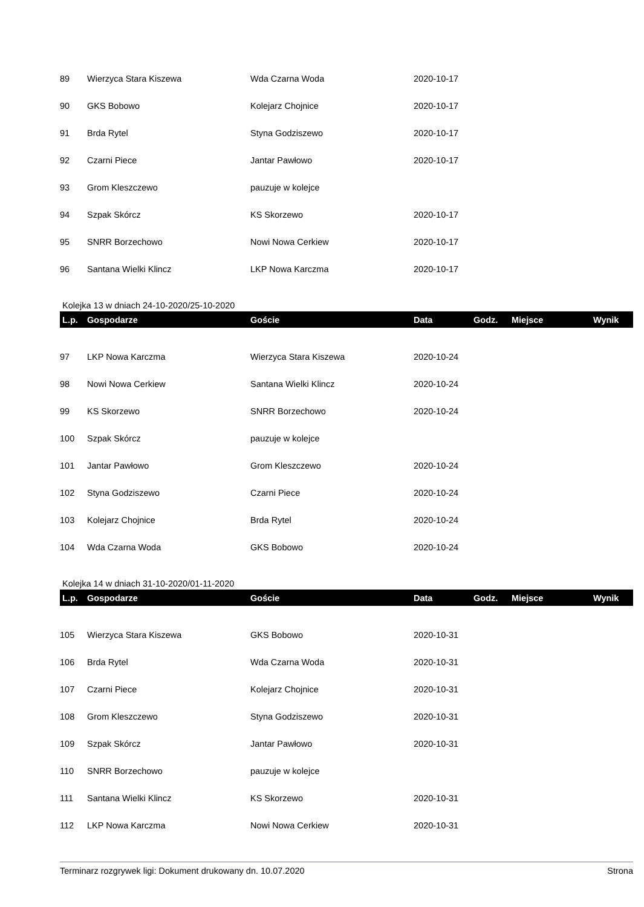| 89 | Wierzyca Stara Kiszewa | Wda Czarna Woda | 2020-10-17 | | | |
| 90 | GKS Bobowo | Kolejarz Chojnice | 2020-10-17 | | | |
| 91 | Brda Rytel | Styna Godziszewo | 2020-10-17 | | | |
| 92 | Czarni Piece | Jantar Pawłowo | 2020-10-17 | | | |
| 93 | Grom Kleszczewo | pauzuje w kolejce | | | | |
| 94 | Szpak Skórcz | KS Skorzewo | 2020-10-17 | | | |
| 95 | SNRR Borzechowo | Nowi Nowa Cerkiew | 2020-10-17 | | | |
| 96 | Santana Wielki Klincz | LKP Nowa Karczma | 2020-10-17 | | | |
Kolejka 13 w dniach 24-10-2020/25-10-2020
| L.p. | Gospodarze | Goście | Data | Godz. | Miejsce | Wynik |
| --- | --- | --- | --- | --- | --- | --- |
| 97 | LKP Nowa Karczma | Wierzyca Stara Kiszewa | 2020-10-24 | | | |
| 98 | Nowi Nowa Cerkiew | Santana Wielki Klincz | 2020-10-24 | | | |
| 99 | KS Skorzewo | SNRR Borzechowo | 2020-10-24 | | | |
| 100 | Szpak Skórcz | pauzuje w kolejce | | | | |
| 101 | Jantar Pawłowo | Grom Kleszczewo | 2020-10-24 | | | |
| 102 | Styna Godziszewo | Czarni Piece | 2020-10-24 | | | |
| 103 | Kolejarz Chojnice | Brda Rytel | 2020-10-24 | | | |
| 104 | Wda Czarna Woda | GKS Bobowo | 2020-10-24 | | | |
Kolejka 14 w dniach 31-10-2020/01-11-2020
| L.p. | Gospodarze | Goście | Data | Godz. | Miejsce | Wynik |
| --- | --- | --- | --- | --- | --- | --- |
| 105 | Wierzyca Stara Kiszewa | GKS Bobowo | 2020-10-31 | | | |
| 106 | Brda Rytel | Wda Czarna Woda | 2020-10-31 | | | |
| 107 | Czarni Piece | Kolejarz Chojnice | 2020-10-31 | | | |
| 108 | Grom Kleszczewo | Styna Godziszewo | 2020-10-31 | | | |
| 109 | Szpak Skórcz | Jantar Pawłowo | 2020-10-31 | | | |
| 110 | SNRR Borzechowo | pauzuje w kolejce | | | | |
| 111 | Santana Wielki Klincz | KS Skorzewo | 2020-10-31 | | | |
| 112 | LKP Nowa Karczma | Nowi Nowa Cerkiew | 2020-10-31 | | | |
Terminarz rozgrywek ligi: Dokument drukowany dn. 10.07.2020 Strona